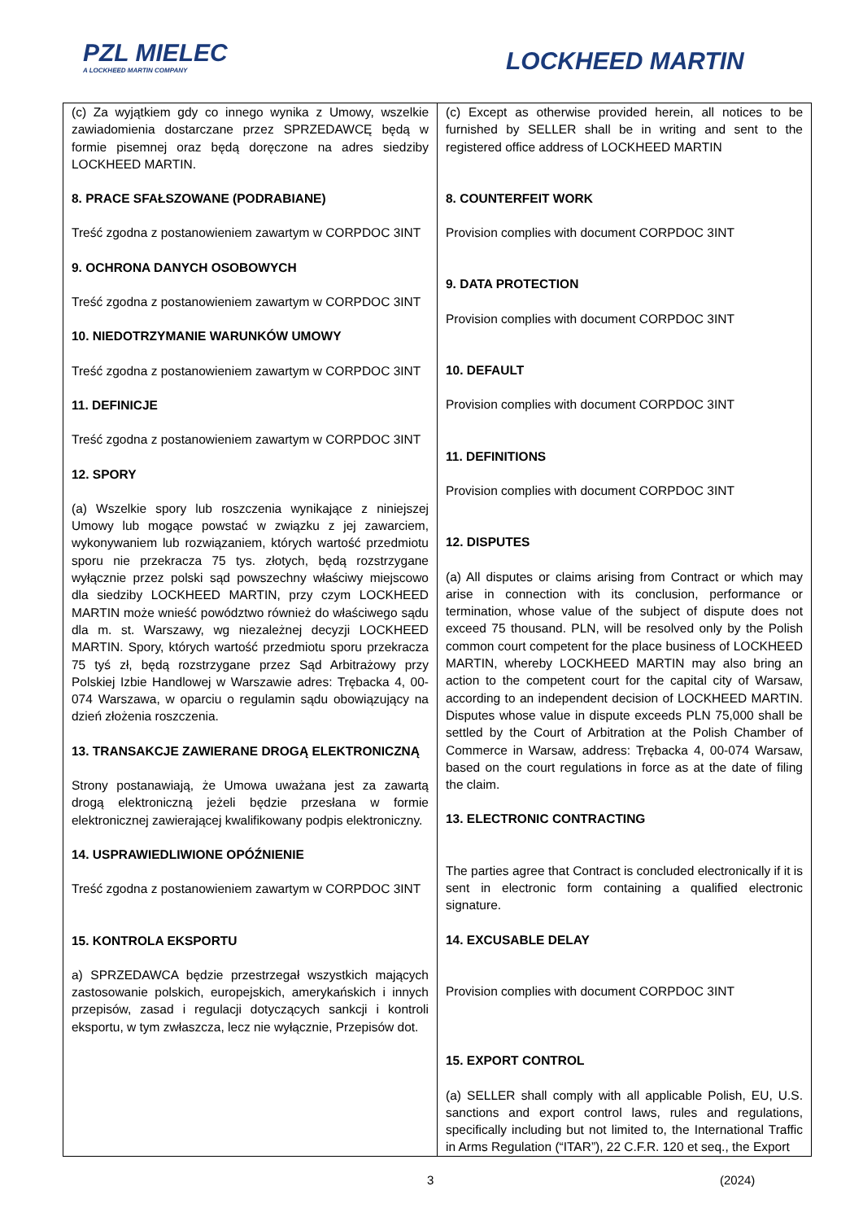PZL MIELEC
A LOCKHEED MARTIN COMPANY
LOCKHEED MARTIN
| (c) Za wyjątkiem gdy co innego wynika z Umowy, wszelkie zawiadomienia dostarczane przez SPRZEDAWCĘ będą w formie pisemnej oraz będą doręczone na adres siedziby LOCKHEED MARTIN. 8. PRACE SFAŁSZOWANE (PODRABIANE) Treść zgodna z postanowieniem zawartym w CORPDOC 3INT 9. OCHRONA DANYCH OSOBOWYCH Treść zgodna z postanowieniem zawartym w CORPDOC 3INT 10. NIEDOTRZYMANIE WARUNKÓW UMOWY Treść zgodna z postanowieniem zawartym w CORPDOC 3INT 11. DEFINICJE Treść zgodna z postanowieniem zawartym w CORPDOC 3INT 12. SPORY (a) Wszelkie spory lub roszczenia wynikające z niniejszej Umowy lub mogące powstać w związku z jej zawarciem, wykonywaniem lub rozwiązaniem, których wartość przedmiotu sporu nie przekracza 75 tys. złotych, będą rozstrzygane wyłącznie przez polski sąd powszechny właściwy miejscowo dla siedziby LOCKHEED MARTIN, przy czym LOCKHEED MARTIN może wnieść powództwo również do właściwego sądu dla m. st. Warszawy, wg niezależnej decyzji LOCKHEED MARTIN. Spory, których wartość przedmiotu sporu przekracza 75 tyś zł, będą rozstrzygane przez Sąd Arbitrażowy przy Polskiej Izbie Handlowej w Warszawie adres: Trębacka 4, 00-074 Warszawa, w oparciu o regulamin sądu obowiązujący na dzień złożenia roszczenia. 13. TRANSAKCJE ZAWIERANE DROGĄ ELEKTRONICZNĄ Strony postanawiają, że Umowa uważana jest za zawartą drogą elektroniczną jeżeli będzie przesłana w formie elektronicznej zawierającej kwalifikowany podpis elektroniczny. 14. USPRAWIEDLIWIONE OPÓŹNIENIE Treść zgodna z postanowieniem zawartym w CORPDOC 3INT 15. KONTROLA EKSPORTU a) SPRZEDAWCA będzie przestrzegał wszystkich mających zastosowanie polskich, europejskich, amerykańskich i innych przepisów, zasad i regulacji dotyczących sankcji i kontroli eksportu, w tym zwłaszcza, lecz nie wyłącznie, Przepisów dot. | (c) Except as otherwise provided herein, all notices to be furnished by SELLER shall be in writing and sent to the registered office address of LOCKHEED MARTIN 8. COUNTERFEIT WORK Provision complies with document CORPDOC 3INT 9. DATA PROTECTION Provision complies with document CORPDOC 3INT 10. DEFAULT Provision complies with document CORPDOC 3INT 11. DEFINITIONS Provision complies with document CORPDOC 3INT 12. DISPUTES (a) All disputes or claims arising from Contract or which may arise in connection with its conclusion, performance or termination, whose value of the subject of dispute does not exceed 75 thousand. PLN, will be resolved only by the Polish common court competent for the place business of LOCKHEED MARTIN, whereby LOCKHEED MARTIN may also bring an action to the competent court for the capital city of Warsaw, according to an independent decision of LOCKHEED MARTIN. Disputes whose value in dispute exceeds PLN 75,000 shall be settled by the Court of Arbitration at the Polish Chamber of Commerce in Warsaw, address: Trębacka 4, 00-074 Warsaw, based on the court regulations in force as at the date of filing the claim. 13. ELECTRONIC CONTRACTING The parties agree that Contract is concluded electronically if it is sent in electronic form containing a qualified electronic signature. 14. EXCUSABLE DELAY Provision complies with document CORPDOC 3INT 15. EXPORT CONTROL (a) SELLER shall comply with all applicable Polish, EU, U.S. sanctions and export control laws, rules and regulations, specifically including but not limited to, the International Traffic in Arms Regulation (“ITAR”), 22 C.F.R. 120 et seq., the Export |
3 (2024)